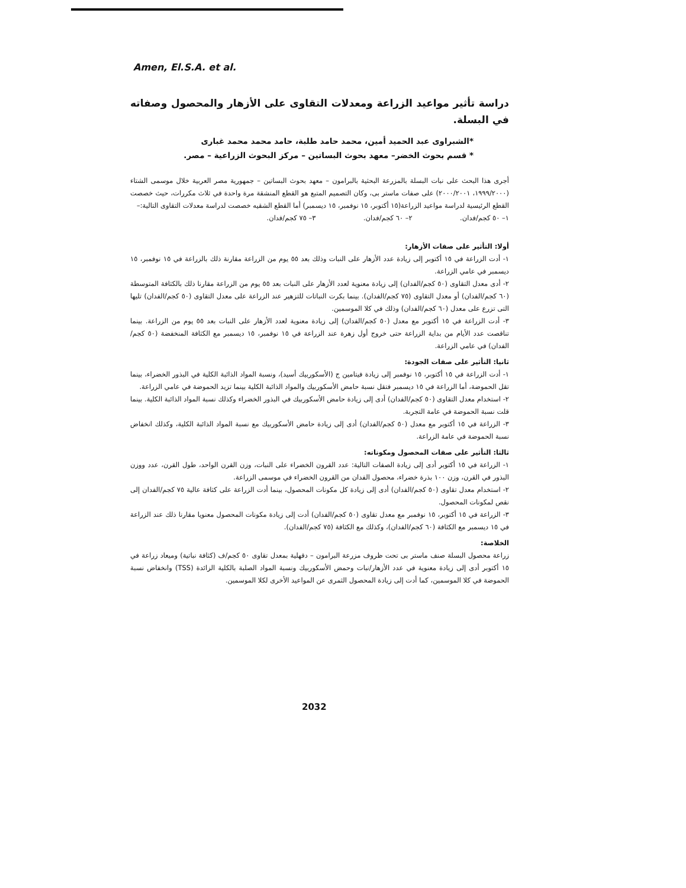Amen, El.S.A. et al.
دراسة تأثير مواعيد الزراعة ومعدلات التقاوى على الأزهار والمحصول وصفاته في البسلة.
*الشبراوى عبد الحميد أمين، محمد حامد طلبة، حامد محمد محمد غبارى
* قسم بحوث الخضر– معهد بحوث البساتين – مركز البحوث الزراعية – مصر.
أجرى هذا البحث على نبات البسلة بالمزرعة البحثية بالبرامون – معهد بحوث البساتين – جمهورية مصر العربية خلال موسمى الشتاء (١٩٩٩/٢٠٠٠، ٢٠٠٠/٢٠٠١) على صفات ماستر بى، وكان التصميم المتبع هو القطع المنشقة مرة واحدة في ثلاث مكررات، حيث خصصت القطع الرئيسية لدراسة مواعيد الزراعة(١٥ أكتوبر، ١٥ نوفمبر، ١٥ ديسمبر) أما القطع الشقيه خصصت لدراسة معدلات التقاوى التالية:–
١– ٥٠ كجم/فدان. ٢– ٦٠ كجم/فدان. ٣– ٧٥ كجم/فدان.
أولا: التأثير على صفات الأزهار:
١- أدت الزراعة في ١٥ أكتوبر إلى زيادة عدد الأزهار على النبات وذلك بعد ٥٥ يوم من الزراعة مقارنة ذلك بالزراعة في ١٥ نوفمبر، ١٥ ديسمبر في عامي الزراعة.
٢- أدى معدل التقاوى (٥٠ كجم/الفدان) إلى زيادة معنوية لعدد الأزهار على النبات بعد ٥٥ يوم من الزراعة مقارنا ذلك بالكثافة المتوسطة (٦٠ كجم/الفدان) أو معدل التقاوى (٧٥ كجم/الفدان). بينما بكرت النباتات للتزهير عند الزراعة على معدل التقاوى (٥٠ كجم/الفدان) تليها التى تزرع على معدل (٦٠ كجم/الفدان) وذلك في كلا الموسمين.
٣- أدت الزراعة في ١٥ أكتوبر مع معدل (٥٠ كجم/الفدان) إلى زيادة معنوية لعدد الأزهار على النبات بعد ٥٥ يوم من الزراعة. بينما تناقصت عدد الأيام من بداية الزراعة حتى خروج أول زهرة عند الزراعة في ١٥ نوفمبر، ١٥ ديسمبر مع الكثافة المنخفضة (٥٠ كجم/الفدان) في عامي الزراعة.
ثانيا: التأثير على صفات الجودة:
١- أدت الزراعة في ١٥ أكتوبر، ١٥ نوفمبر إلى زيادة فيتامين ج (الأسكوربيك أسيد)، ونسبة المواد الذائبة الكلية في البذور الخضراء، بينما تقل الحموضة، أما الزراعة في ١٥ ديسمبر فتقل نسبة حامض الأسكوربيك والمواد الذائبة الكلية بينما تزيد الحموضة في عامي الزراعة.
٢- استخدام معدل التقاوى (٥٠ كجم/الفدان) أدى إلى زيادة حامض الأسكوربيك في البذور الخضراء وكذلك نسبة المواد الذائبة الكلية. بينما قلت نسبة الحموضة في عامة التجربة.
٣- الزراعة في ١٥ أكتوبر مع معدل (٥٠ كجم/الفدان) أدى إلى زيادة حامض الأسكوربيك مع نسبة المواد الذائبة الكلية، وكذلك انخفاض نسبة الحموضة في عامة الزراعة.
ثالثا: التأثير على صفات المحصول ومكوناته:
١- الزراعة في ١٥ أكتوبر أدى إلى زيادة الصفات التالية: عدد القرون الخضراء على النبات، وزن القرن الواحد، طول القرن، عدد ووزن البذور في القرن، وزن ١٠٠ بذرة خضراء، محصول الفدان من القرون الخضراء في موسمى الزراعة.
٢- استخدام معدل تقاوى (٥٠ كجم/الفدان) أدى إلى زيادة كل مكونات المحصول، بينما أدت الزراعة على كثافة عالية ٧٥ كجم/الفدان إلى نقص لمكونات المحصول.
٣- الزراعة في ١٥ أكتوبر، ١٥ نوفمبر مع معدل تقاوى (٥٠ كجم/الفدان) أدت إلى زيادة مكونات المحصول معنويا مقارنا ذلك عند الزراعة في ١٥ ديسمبر مع الكثافة (٦٠ كجم/الفدان)، وكذلك مع الكثافة (٧٥ كجم/الفدان).
الخلاصة:
زراعة محصول البسلة صنف ماستر بى تحت ظروف مزرعة البرامون – دقهلية بمعدل تقاوى ٥٠ كجم/ف (كثافة نباتية) وميعاد زراعة في ١٥ أكتوبر أدى إلى زيادة معنوية في عدد الأزهار/نبات وحمض الأسكوربيك ونسبة المواد الصلبة بالكلية الزائدة (TSS) وانخفاض نسبة الحموضة في كلا الموسمين، كما أدت إلى زيادة المحصول الثمرى عن المواعيد الأخرى لكلا الموسمين.
2032